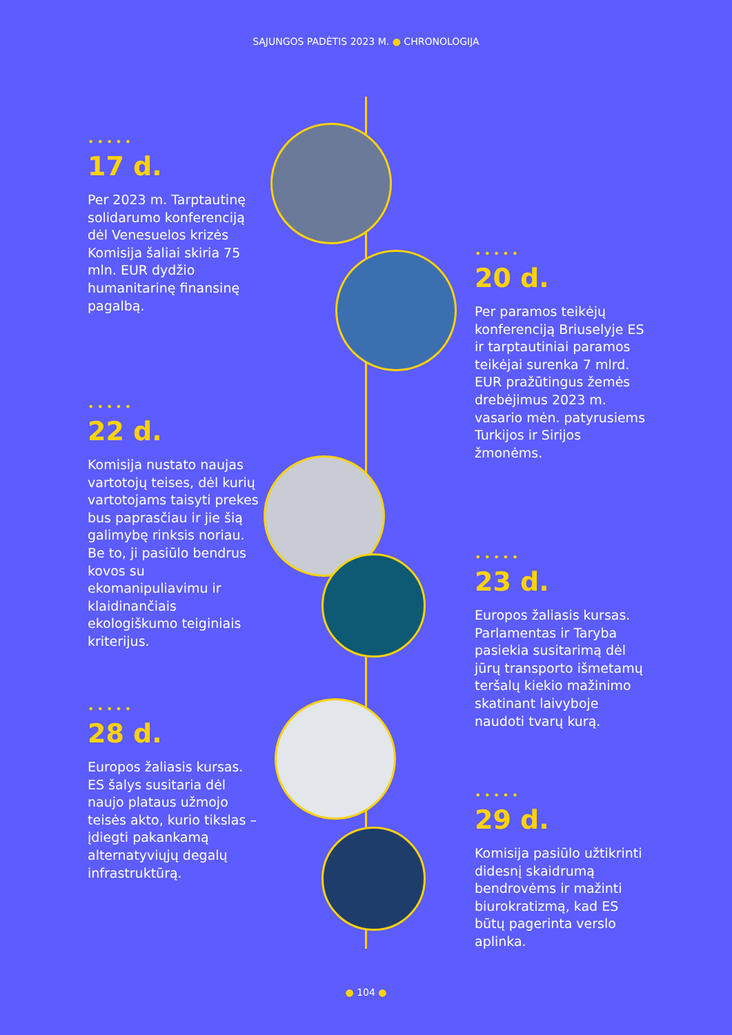SĄJUNGOS PADĖTIS 2023 M. ● CHRONOLOGIJA
•••••
17 d.
Per 2023 m. Tarptautinę solidarumo konferenciją dėl Venesuelos krizės Komisija šaliai skiria 75 mln. EUR dydžio humanitarinę finansinę pagalbą.
•••••
20 d.
Per paramos teikėjų konferenciją Briuselyje ES ir tarptautiniai paramos teikėjai surenka 7 mlrd. EUR pražūtingus žemės drebėjimus 2023 m. vasario mėn. patyrusiems Turkijos ir Sirijos žmonėms.
•••••
22 d.
Komisija nustato naujas vartotojų teises, dėl kurių vartotojams taisyti prekes bus paprasčiau ir jie šią galimybę rinksis noriau. Be to, ji pasiūlo bendrus kovos su ekomanipuliavimu ir klaidinančiais ekologiškumo teiginiais kriterijus.
•••••
23 d.
Europos žaliasis kursas. Parlamentas ir Taryba pasiekia susitarimą dėl jūrų transporto išmetamų teršalų kiekio mažinimo skatinant laivyboje naudoti tvarų kurą.
•••••
28 d.
Europos žaliasis kursas. ES šalys susitaria dėl naujo plataus užmojo teisės akto, kurio tikslas – įdiegti pakankamą alternatyviųjų degalų infrastruktūrą.
•••••
29 d.
Komisija pasiūlo užtikrinti didesnį skaidrumą bendrovėms ir mažinti biurokratizmą, kad ES būtų pagerinta verslo aplinka.
● 104 ●